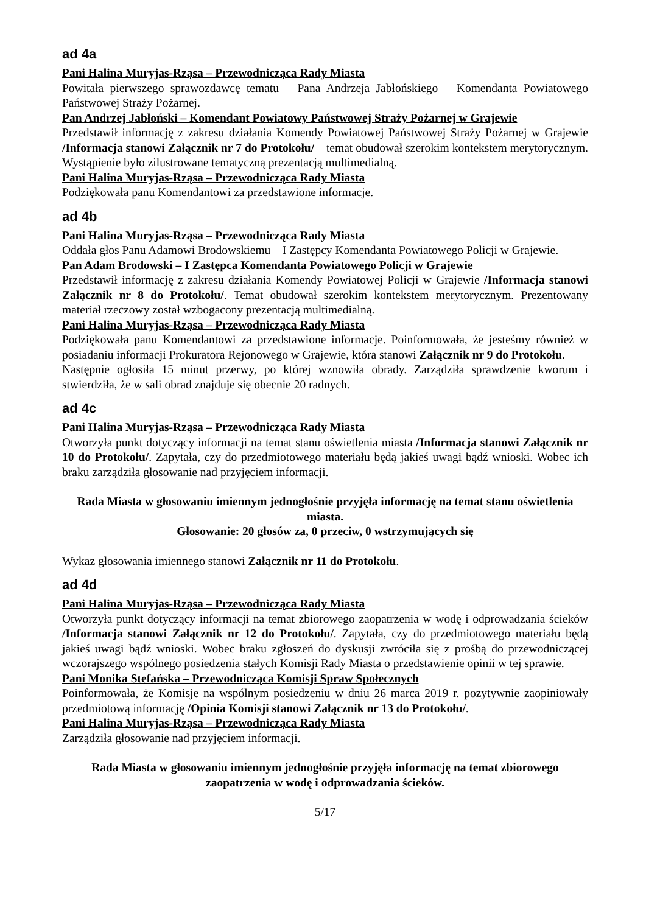ad 4a
Pani Halina Muryjas-Rząsa – Przewodnicząca Rady Miasta
Powitała pierwszego sprawozdawcę tematu – Pana Andrzeja Jabłońskiego – Komendanta Powiatowego Państwowej Straży Pożarnej.
Pan Andrzej Jabłoński – Komendant Powiatowy Państwowej Straży Pożarnej w Grajewie
Przedstawił informację z zakresu działania Komendy Powiatowej Państwowej Straży Pożarnej w Grajewie /Informacja stanowi Załącznik nr 7 do Protokołu/ – temat obudował szerokim kontekstem merytorycznym. Wystąpienie było zilustrowane tematyczną prezentacją multimedialną.
Pani Halina Muryjas-Rząsa – Przewodnicząca Rady Miasta
Podziękowała panu Komendantowi za przedstawione informacje.
ad 4b
Pani Halina Muryjas-Rząsa – Przewodnicząca Rady Miasta
Oddała głos Panu Adamowi Brodowskiemu – I Zastępcy Komendanta Powiatowego Policji w Grajewie.
Pan Adam Brodowski – I Zastępca Komendanta Powiatowego Policji w Grajewie
Przedstawił informację z zakresu działania Komendy Powiatowej Policji w Grajewie /Informacja stanowi Załącznik nr 8 do Protokołu/. Temat obudował szerokim kontekstem merytorycznym. Prezentowany materiał rzeczowy został wzbogacony prezentacją multimedialną.
Pani Halina Muryjas-Rząsa – Przewodnicząca Rady Miasta
Podziękowała panu Komendantowi za przedstawione informacje. Poinformowała, że jesteśmy również w posiadaniu informacji Prokuratora Rejonowego w Grajewie, która stanowi Załącznik nr 9 do Protokołu.
Następnie ogłosiła 15 minut przerwy, po której wznowiła obrady. Zarządziła sprawdzenie kworum i stwierdziła, że w sali obrad znajduje się obecnie 20 radnych.
ad 4c
Pani Halina Muryjas-Rząsa – Przewodnicząca Rady Miasta
Otworzyła punkt dotyczący informacji na temat stanu oświetlenia miasta /Informacja stanowi Załącznik nr 10 do Protokołu/. Zapytała, czy do przedmiotowego materiału będą jakieś uwagi bądź wnioski. Wobec ich braku zarządziła głosowanie nad przyjęciem informacji.
Rada Miasta w głosowaniu imiennym jednogłośnie przyjęła informację na temat stanu oświetlenia miasta.
Głosowanie: 20 głosów za, 0 przeciw, 0 wstrzymujących się
Wykaz głosowania imiennego stanowi Załącznik nr 11 do Protokołu.
ad 4d
Pani Halina Muryjas-Rząsa – Przewodnicząca Rady Miasta
Otworzyła punkt dotyczący informacji na temat zbiorowego zaopatrzenia w wodę i odprowadzania ścieków /Informacja stanowi Załącznik nr 12 do Protokołu/. Zapytała, czy do przedmiotowego materiału będą jakieś uwagi bądź wnioski. Wobec braku zgłoszeń do dyskusji zwróciła się z prośbą do przewodniczącej wczorajszego wspólnego posiedzenia stałych Komisji Rady Miasta o przedstawienie opinii w tej sprawie.
Pani Monika Stefańska – Przewodnicząca Komisji Spraw Społecznych
Poinformowała, że Komisje na wspólnym posiedzeniu w dniu 26 marca 2019 r. pozytywnie zaopiniowały przedmiotową informację /Opinia Komisji stanowi Załącznik nr 13 do Protokołu/.
Pani Halina Muryjas-Rząsa – Przewodnicząca Rady Miasta
Zarządziła głosowanie nad przyjęciem informacji.
Rada Miasta w głosowaniu imiennym jednogłośnie przyjęła informację na temat zbiorowego zaopatrzenia w wodę i odprowadzania ścieków.
5/17